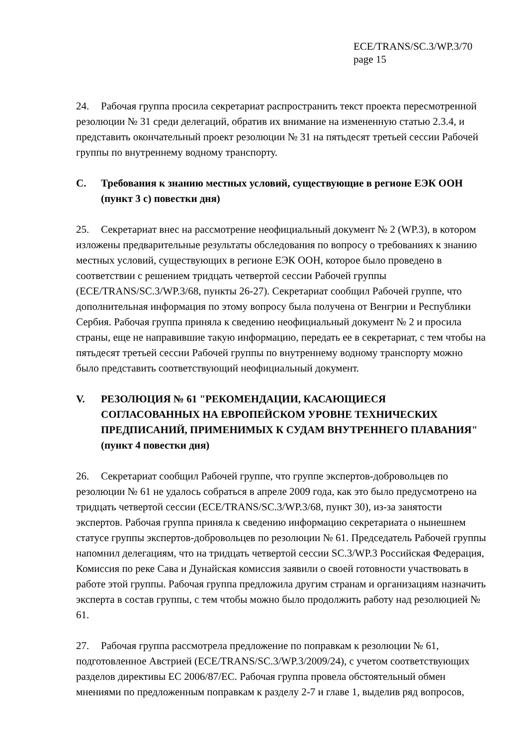ECE/TRANS/SC.3/WP.3/70
page 15
24. Рабочая группа просила секретариат распространить текст проекта пересмотренной резолюции № 31 среди делегаций, обратив их внимание на измененную статью 2.3.4, и представить окончательный проект резолюции № 31 на пятьдесят третьей сессии Рабочей группы по внутреннему водному транспорту.
C. Требования к знанию местных условий, существующие в регионе ЕЭК ООН (пункт 3 с) повестки дня)
25. Секретариат внес на рассмотрение неофициальный документ № 2 (WP.3), в котором изложены предварительные результаты обследования по вопросу о требованиях к знанию местных условий, существующих в регионе ЕЭК ООН, которое было проведено в соответствии с решением тридцать четвертой сессии Рабочей группы (ECE/TRANS/SC.3/WP.3/68, пункты 26-27). Секретариат сообщил Рабочей группе, что дополнительная информация по этому вопросу была получена от Венгрии и Республики Сербия. Рабочая группа приняла к сведению неофициальный документ № 2 и просила страны, еще не направившие такую информацию, передать ее в секретариат, с тем чтобы на пятьдесят третьей сессии Рабочей группы по внутреннему водному транспорту можно было представить соответствующий неофициальный документ.
V. РЕЗОЛЮЦИЯ № 61 "РЕКОМЕНДАЦИИ, КАСАЮЩИЕСЯ СОГЛАСОВАННЫХ НА ЕВРОПЕЙСКОМ УРОВНЕ ТЕХНИЧЕСКИХ ПРЕДПИСАНИЙ, ПРИМЕНИМЫХ К СУДАМ ВНУТРЕННЕГО ПЛАВАНИЯ" (пункт 4 повестки дня)
26. Секретариат сообщил Рабочей группе, что группе экспертов-добровольцев по резолюции № 61 не удалось собраться в апреле 2009 года, как это было предусмотрено на тридцать четвертой сессии (ECE/TRANS/SC.3/WP.3/68, пункт 30), из-за занятости экспертов. Рабочая группа приняла к сведению информацию секретариата о нынешнем статусе группы экспертов-добровольцев по резолюции № 61. Председатель Рабочей группы напомнил делегациям, что на тридцать четвертой сессии SC.3/WP.3 Российская Федерация, Комиссия по реке Сава и Дунайская комиссия заявили о своей готовности участвовать в работе этой группы. Рабочая группа предложила другим странам и организациям назначить эксперта в состав группы, с тем чтобы можно было продолжить работу над резолюцией № 61.
27. Рабочая группа рассмотрела предложение по поправкам к резолюции № 61, подготовленное Австрией (ECE/TRANS/SC.3/WP.3/2009/24), с учетом соответствующих разделов директивы ЕС 2006/87/EC. Рабочая группа провела обстоятельный обмен мнениями по предложенным поправкам к разделу 2-7 и главе 1, выделив ряд вопросов,